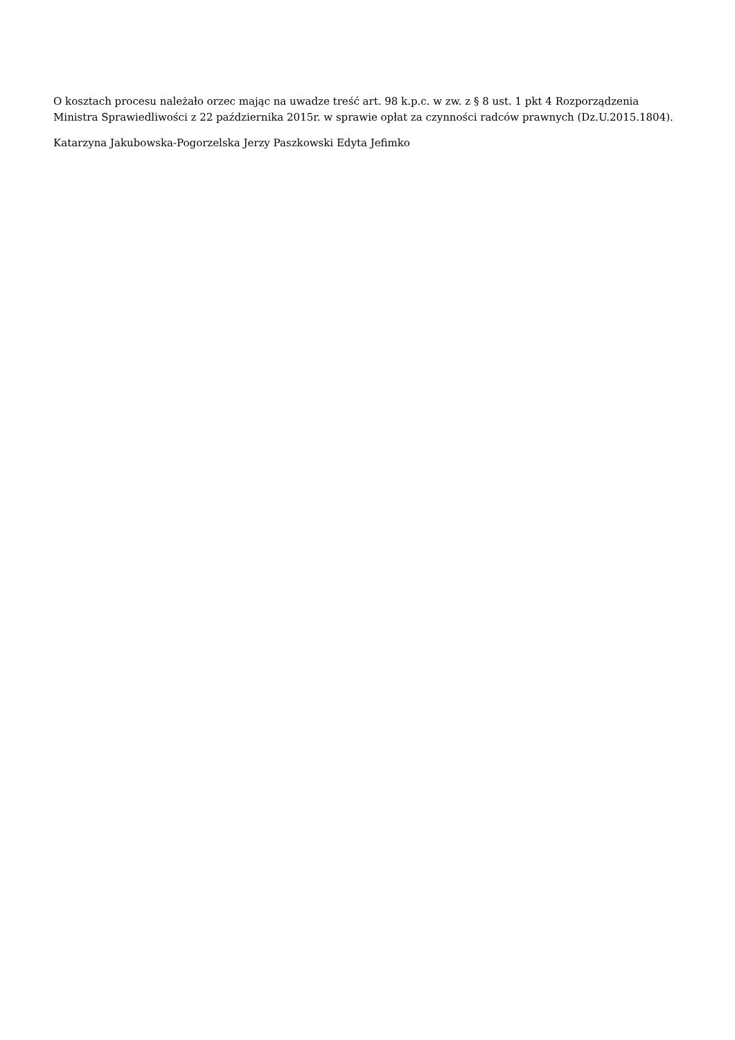O kosztach procesu należało orzec mając na uwadze treść art. 98 k.p.c. w zw. z § 8 ust. 1 pkt 4 Rozporządzenia Ministra Sprawiedliwości z 22 października 2015r. w sprawie opłat za czynności radców prawnych (Dz.U.2015.1804).
Katarzyna Jakubowska-Pogorzelska Jerzy Paszkowski Edyta Jefimko